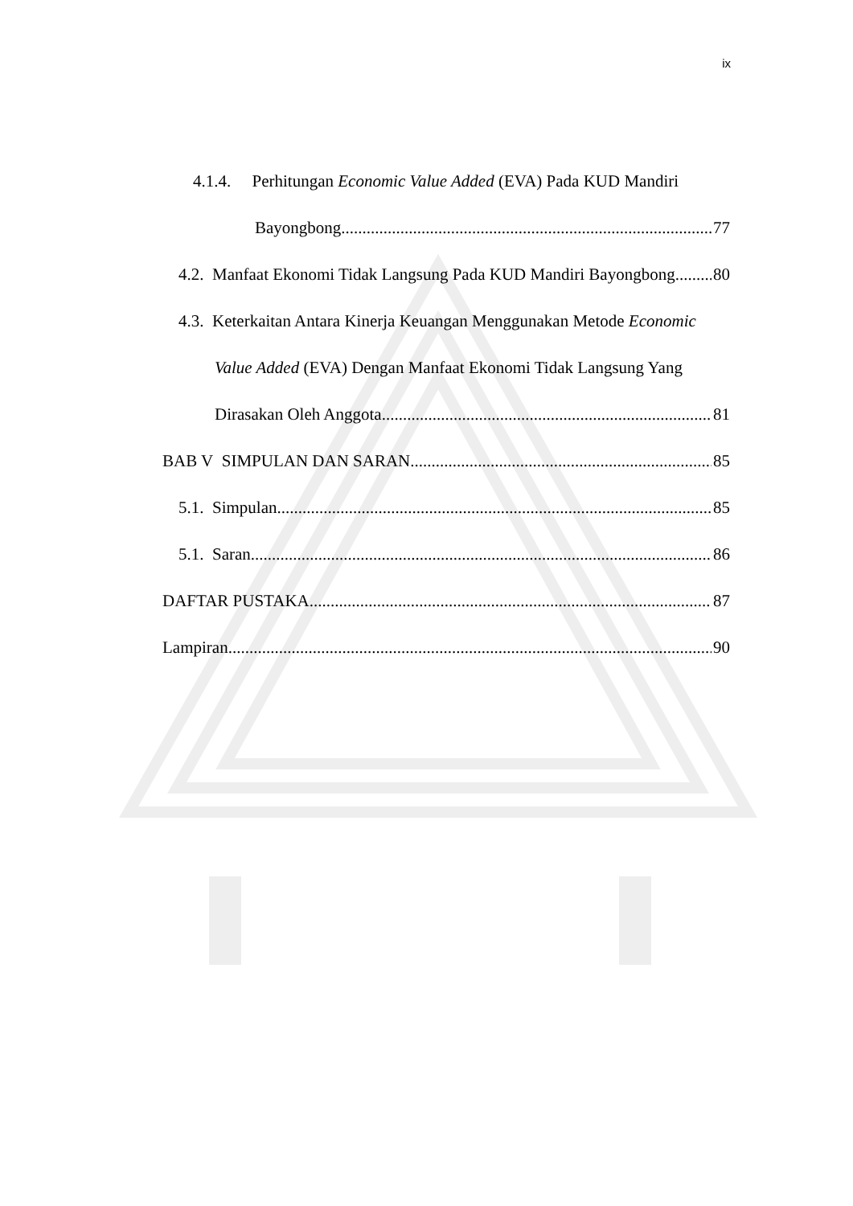ix
4.1.4. Perhitungan Economic Value Added (EVA) Pada KUD Mandiri
Bayongbong 77
4.2. Manfaat Ekonomi Tidak Langsung Pada KUD Mandiri Bayongbong 80
4.3. Keterkaitan Antara Kinerja Keuangan Menggunakan Metode Economic
Value Added (EVA) Dengan Manfaat Ekonomi Tidak Langsung Yang
Dirasakan Oleh Anggota 81
BAB V SIMPULAN DAN SARAN 85
5.1. Simpulan 85
5.1. Saran 86
DAFTAR PUSTAKA 87
Lampiran 90